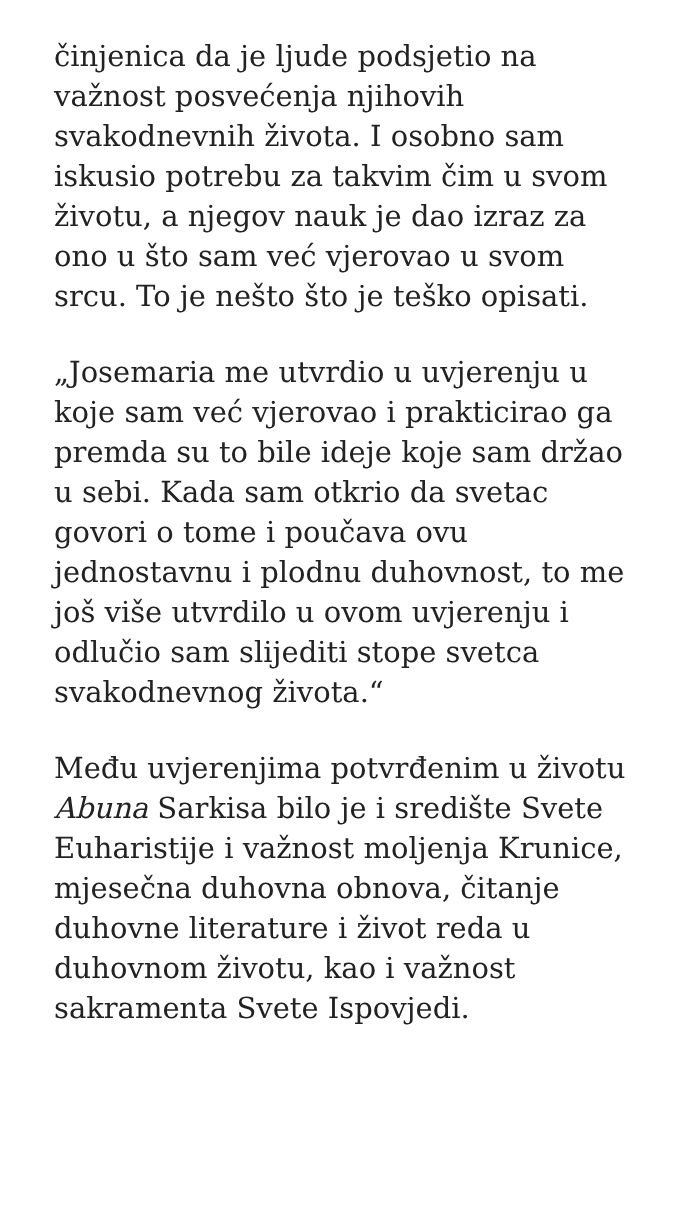činjenica da je ljude podsjetio na važnost posvećenja njihovih svakodnevnih života. I osobno sam iskusio potrebu za takvim čim u svom životu, a njegov nauk je dao izraz za ono u što sam već vjerovao u svom srcu. To je nešto što je teško opisati.
„Josemaria me utvrdio u uvjerenju u koje sam već vjerovao i prakticirao ga premda su to bile ideje koje sam držao u sebi. Kada sam otkrio da svetac govori o tome i poučava ovu jednostavnu i plodnu duhovnost, to me još više utvrdilo u ovom uvjerenju i odlučio sam slijediti stope svetca svakodnevnog života.“
Među uvjerenjima potvrđenim u životu Abuna Sarkisa bilo je i središte Svete Euharistije i važnost moljenja Krunice, mjesečna duhovna obnova, čitanje duhovne literature i život reda u duhovnom životu, kao i važnost sakramenta Svete Ispovjedi.